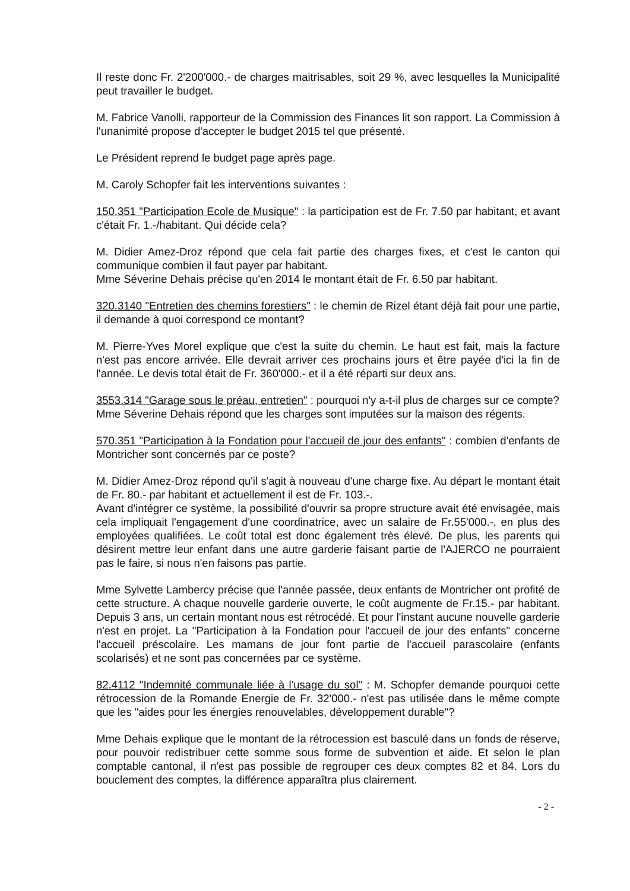Il reste donc Fr. 2'200'000.- de charges maitrisables, soit 29 %, avec lesquelles la Municipalité peut travailler le budget.
M. Fabrice Vanolli, rapporteur de la Commission des Finances lit son rapport. La Commission à l'unanimité propose d'accepter le budget 2015 tel que présenté.
Le Président reprend le budget page après page.
M. Caroly Schopfer fait les interventions suivantes :
150.351 "Participation Ecole de Musique" : la participation est de Fr. 7.50 par habitant, et avant c'était Fr. 1.-/habitant. Qui décide cela?
M. Didier Amez-Droz répond que cela fait partie des charges fixes, et c'est le canton qui communique combien il faut payer par habitant.
Mme Séverine Dehais précise qu'en 2014 le montant était de Fr. 6.50 par habitant.
320.3140 "Entretien des chemins forestiers" : le chemin de Rizel étant déjà fait pour une partie, il demande à quoi correspond ce montant?
M. Pierre-Yves Morel explique que c'est la suite du chemin. Le haut est fait, mais la facture n'est pas encore arrivée. Elle devrait arriver ces prochains jours et être payée d'ici la fin de l'année. Le devis total était de Fr. 360'000.- et il a été réparti sur deux ans.
3553.314 "Garage sous le préau, entretien" : pourquoi n'y a-t-il plus de charges sur ce compte?
Mme Séverine Dehais répond que les charges sont imputées sur la maison des régents.
570.351 "Participation à la Fondation pour l'accueil de jour des enfants" : combien d'enfants de Montricher sont concernés par ce poste?
M. Didier Amez-Droz répond qu'il s'agit à nouveau d'une charge fixe. Au départ le montant était de Fr. 80.- par habitant et actuellement il est de Fr. 103.-.
Avant d'intégrer ce système, la possibilité d'ouvrir sa propre structure avait été envisagée, mais cela impliquait l'engagement d'une coordinatrice, avec un salaire de Fr.55'000.-, en plus des employées qualifiées. Le coût total est donc également très élevé. De plus, les parents qui désirent mettre leur enfant dans une autre garderie faisant partie de l'AJERCO ne pourraient pas le faire, si nous n'en faisons pas partie.
Mme Sylvette Lambercy précise que l'année passée, deux enfants de Montricher ont profité de cette structure. A chaque nouvelle garderie ouverte, le coût augmente de Fr.15.- par habitant. Depuis 3 ans, un certain montant nous est rétrocédé. Et pour l'instant aucune nouvelle garderie n'est en projet. La "Participation à la Fondation pour l'accueil de jour des enfants" concerne l'accueil préscolaire. Les mamans de jour font partie de l'accueil parascolaire (enfants scolarisés) et ne sont pas concernées par ce système.
82.4112 "Indemnité communale liée à l'usage du sol" : M. Schopfer demande pourquoi cette rétrocession de la Romande Energie de Fr. 32'000.- n'est pas utilisée dans le même compte que les "aides pour les énergies renouvelables, développement durable"?
Mme Dehais explique que le montant de la rétrocession est basculé dans un fonds de réserve, pour pouvoir redistribuer cette somme sous forme de subvention et aide. Et selon le plan comptable cantonal, il n'est pas possible de regrouper ces deux comptes 82 et 84. Lors du bouclement des comptes, la différence apparaîtra plus clairement.
- 2 -